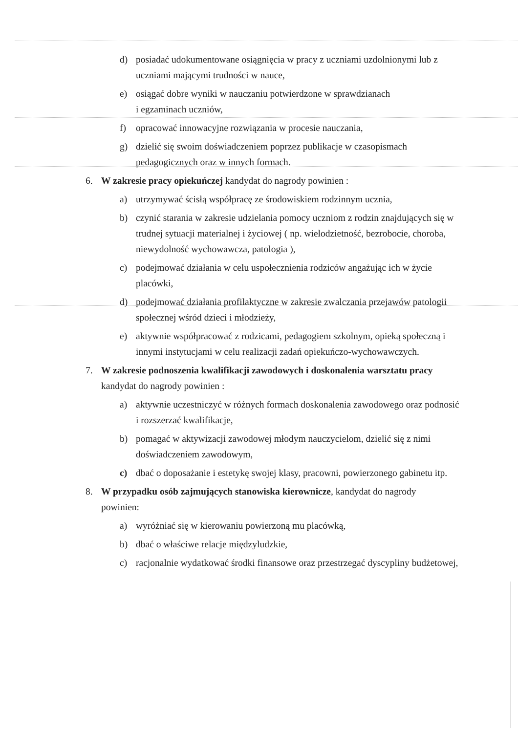d) posiadać udokumentowane osiągnięcia w pracy z uczniami uzdolnionymi lub z uczniami mającymi trudności w nauce,
e) osiągać dobre wyniki w nauczaniu potwierdzone w sprawdzianach
i egzaminach uczniów,
f) opracować innowacyjne rozwiązania w procesie nauczania,
g) dzielić się swoim doświadczeniem poprzez publikacje w czasopismach pedagogicznych oraz w innych formach.
6. W zakresie pracy opiekuńczej kandydat do nagrody powinien :
a) utrzymywać ścisłą współpracę ze środowiskiem rodzinnym ucznia,
b) czynić starania w zakresie udzielania pomocy uczniom z rodzin znajdujących się w trudnej sytuacji materialnej i życiowej ( np. wielodzietność, bezrobocie, choroba, niewydolność wychowawcza, patologia ),
c) podejmować działania w celu uspołecznienia rodziców angażując ich w życie placówki,
d) podejmować działania profilaktyczne w zakresie zwalczania przejawów patologii społecznej wśród dzieci i młodzieży,
e) aktywnie współpracować z rodzicami, pedagogiem szkolnym, opieką społeczną i innymi instytucjami w celu realizacji zadań opiekuńczo-wychowawczych.
7. W zakresie podnoszenia kwalifikacji zawodowych i doskonalenia warsztatu pracy kandydat do nagrody powinien :
a) aktywnie uczestniczyć w różnych formach doskonalenia zawodowego oraz podnosić i rozszerzać kwalifikacje,
b) pomagać w aktywizacji zawodowej młodym nauczycielom, dzielić się z nimi doświadczeniem zawodowym,
c) dbać o doposażanie i estetykę swojej klasy, pracowni, powierzonego gabinetu itp.
8. W przypadku osób zajmujących stanowiska kierownicze, kandydat do nagrody powinien:
a) wyróżniać się w kierowaniu powierzoną mu placówką,
b) dbać o właściwe relacje międzyludzkie,
c) racjonalnie wydatkować środki finansowe oraz przestrzegać dyscypliny budżetowej,